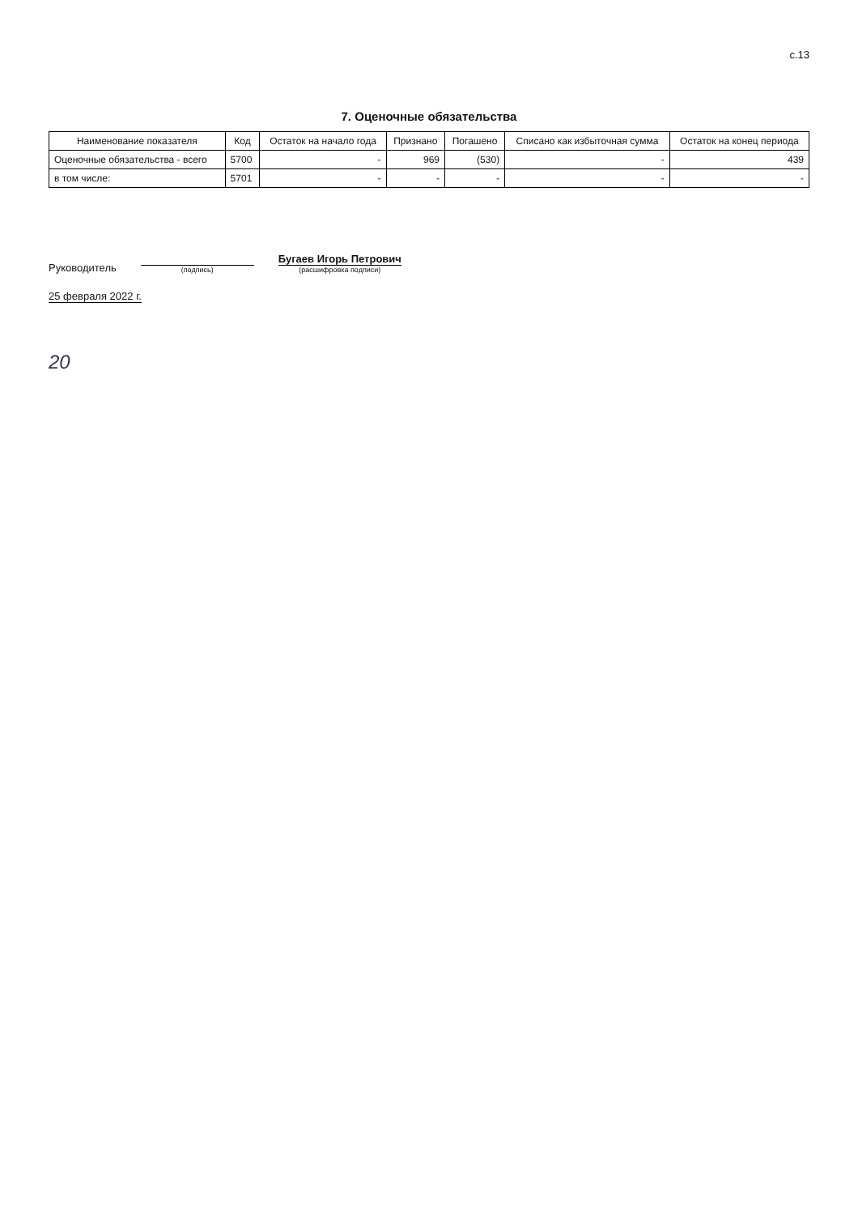с.13
7. Оценочные обязательства
| Наименование показателя | Код | Остаток на начало года | Признано | Погашено | Списано как избыточная сумма | Остаток на конец периода |
| --- | --- | --- | --- | --- | --- | --- |
| Оценочные обязательства - всего | 5700 | - | 969 | (530) | - | 439 |
| в том числе: | 5701 | - | - | - | - | - |
Руководитель
(подпись)
Бугаев Игорь Петрович
(расшифровка подписи)
25 февраля 2022 г.
20